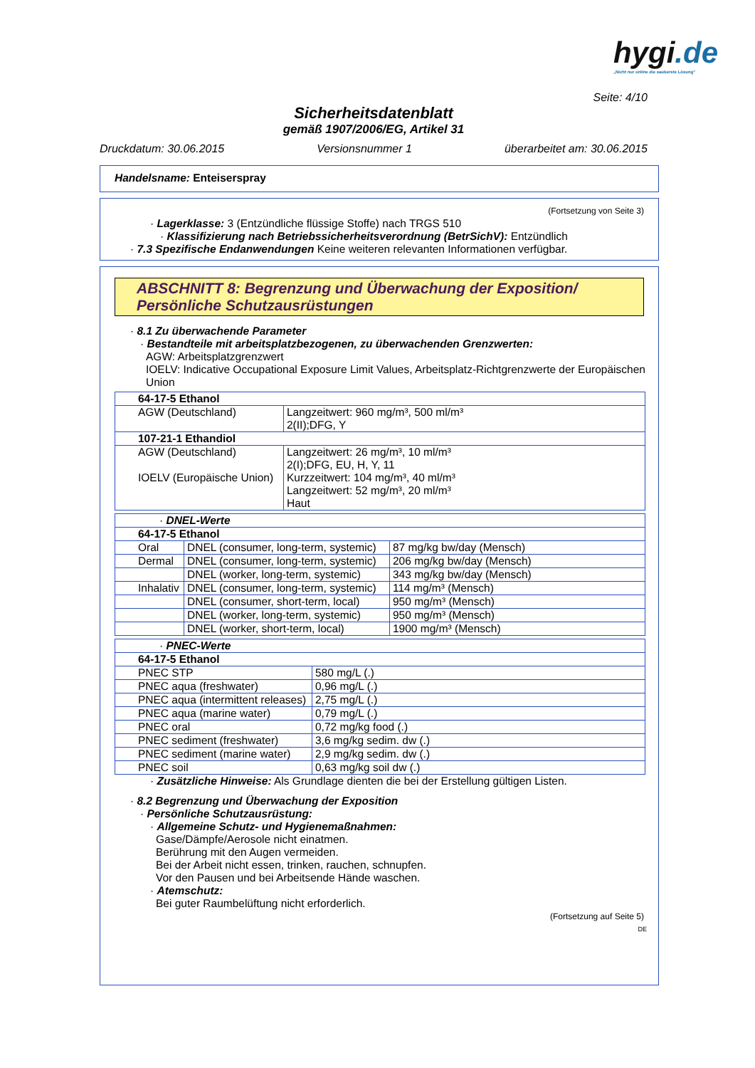hygi.de
„Nicht nur online die sauberste Lösung"
Seite: 4/10
Sicherheitsdatenblatt
gemäß 1907/2006/EG, Artikel 31
Druckdatum: 30.06.2015 Versionsnummer 1 überarbeitet am: 30.06.2015
Handelsname: Enteiserspray
(Fortsetzung von Seite 3)
· Lagerklasse: 3 (Entzündliche flüssige Stoffe) nach TRGS 510
· Klassifizierung nach Betriebssicherheitsverordnung (BetrSichV): Entzündlich
· 7.3 Spezifische Endanwendungen Keine weiteren relevanten Informationen verfügbar.
ABSCHNITT 8: Begrenzung und Überwachung der Exposition/
Persönliche Schutzausrüstungen
· 8.1 Zu überwachende Parameter
· Bestandteile mit arbeitsplatzbezogenen, zu überwachenden Grenzwerten:
AGW: Arbeitsplatzgrenzwert
IOELV: Indicative Occupational Exposure Limit Values, Arbeitsplatz-Richtgrenzwerte der Europäischen Union
| 64-17-5 Ethanol | |
| AGW (Deutschland) | Langzeitwert: 960 mg/m³, 500 ml/m³ 2(II);DFG, Y |
| 107-21-1 Ethandiol | |
| AGW (Deutschland) IOELV (Europäische Union) | Langzeitwert: 26 mg/m³, 10 ml/m³ 2(I);DFG, EU, H, Y, 11 Kurzzeitwert: 104 mg/m³, 40 ml/m³ Langzeitwert: 52 mg/m³, 20 ml/m³ Haut |
| · DNEL-Werte | | |
| 64-17-5 Ethanol | | |
| Oral | DNEL (consumer, long-term, systemic) | 87 mg/kg bw/day (Mensch) |
| Dermal | DNEL (consumer, long-term, systemic) | 206 mg/kg bw/day (Mensch) |
| | DNEL (worker, long-term, systemic) | 343 mg/kg bw/day (Mensch) |
| Inhalativ | DNEL (consumer, long-term, systemic) | 114 mg/m³ (Mensch) |
| | DNEL (consumer, short-term, local) | 950 mg/m³ (Mensch) |
| | DNEL (worker, long-term, systemic) | 950 mg/m³ (Mensch) |
| | DNEL (worker, short-term, local) | 1900 mg/m³ (Mensch) |
| · PNEC-Werte | |
| 64-17-5 Ethanol | |
| PNEC STP | 580 mg/L (.) |
| PNEC aqua (freshwater) | 0,96 mg/L (.) |
| PNEC aqua (intermittent releases) | 2,75 mg/L (.) |
| PNEC aqua (marine water) | 0,79 mg/L (.) |
| PNEC oral | 0,72 mg/kg food (.) |
| PNEC sediment (freshwater) | 3,6 mg/kg sedim. dw (.) |
| PNEC sediment (marine water) | 2,9 mg/kg sedim. dw (.) |
| PNEC soil | 0,63 mg/kg soil dw (.) |
· Zusätzliche Hinweise: Als Grundlage dienten die bei der Erstellung gültigen Listen.
· 8.2 Begrenzung und Überwachung der Exposition
· Persönliche Schutzausrüstung:
· Allgemeine Schutz- und Hygienemaßnahmen:
Gase/Dämpfe/Aerosole nicht einatmen.
Berührung mit den Augen vermeiden.
Bei der Arbeit nicht essen, trinken, rauchen, schnupfen.
Vor den Pausen und bei Arbeitsende Hände waschen.
· Atemschutz:
Bei guter Raumbelüftung nicht erforderlich.
(Fortsetzung auf Seite 5)
DE